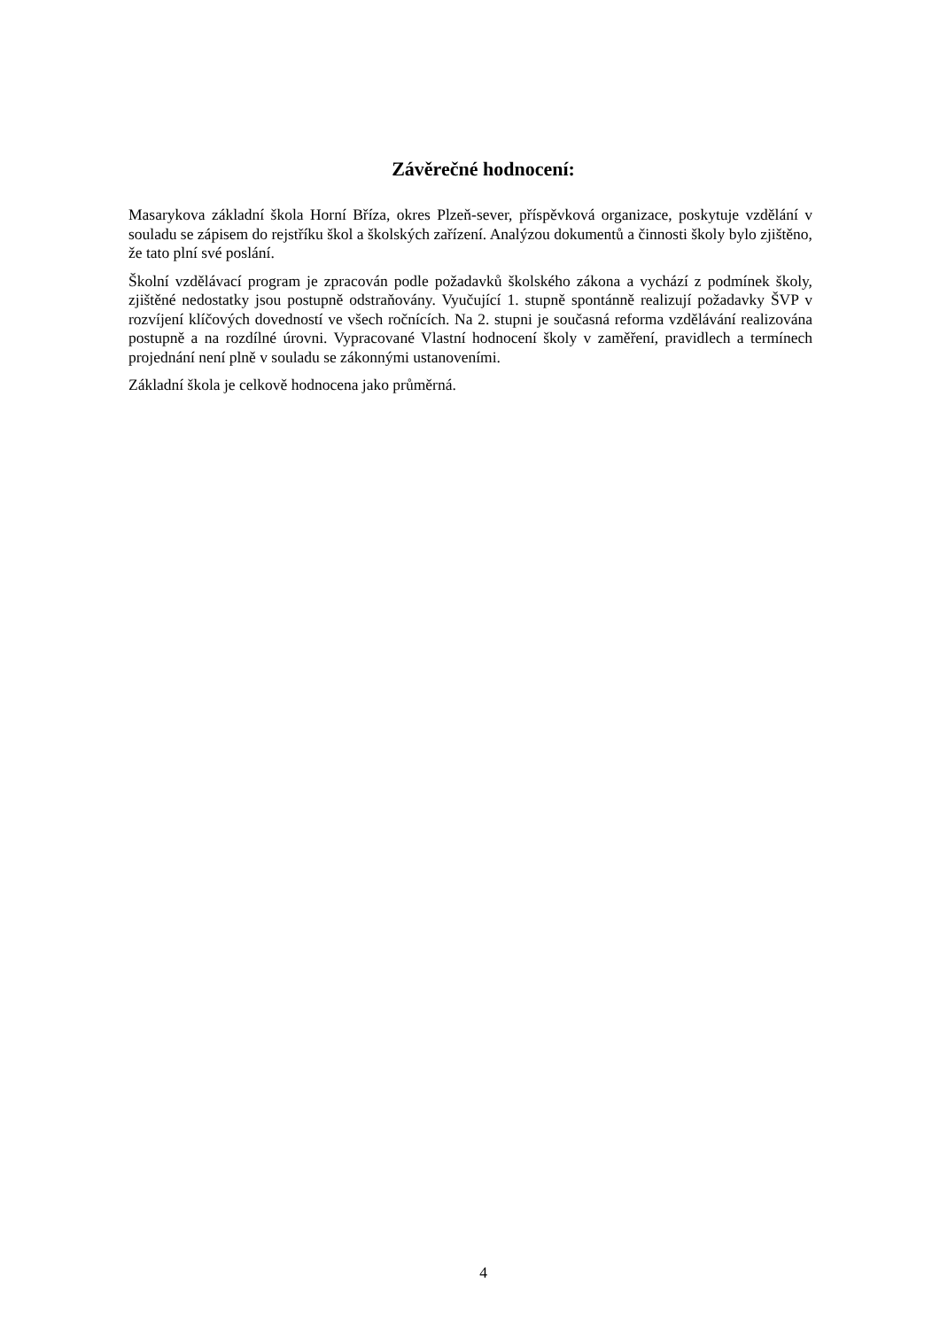Závěrečné hodnocení:
Masarykova základní škola Horní Bříza, okres Plzeň-sever, příspěvková organizace, poskytuje vzdělání v souladu se zápisem do rejstříku škol a školských zařízení. Analýzou dokumentů a činnosti školy bylo zjištěno, že tato plní své poslání.
Školní vzdělávací program je zpracován podle požadavků školského zákona a vychází z podmínek školy, zjištěné nedostatky jsou postupně odstraňovány. Vyučující 1. stupně spontánně realizují požadavky ŠVP v rozvíjení klíčových dovedností ve všech ročnících. Na 2. stupni je současná reforma vzdělávání realizována postupně a na rozdílné úrovni. Vypracované Vlastní hodnocení školy v zaměření, pravidlech a termínech projednání není plně v souladu se zákonnými ustanoveními.
Základní škola je celkově hodnocena jako průměrná.
4